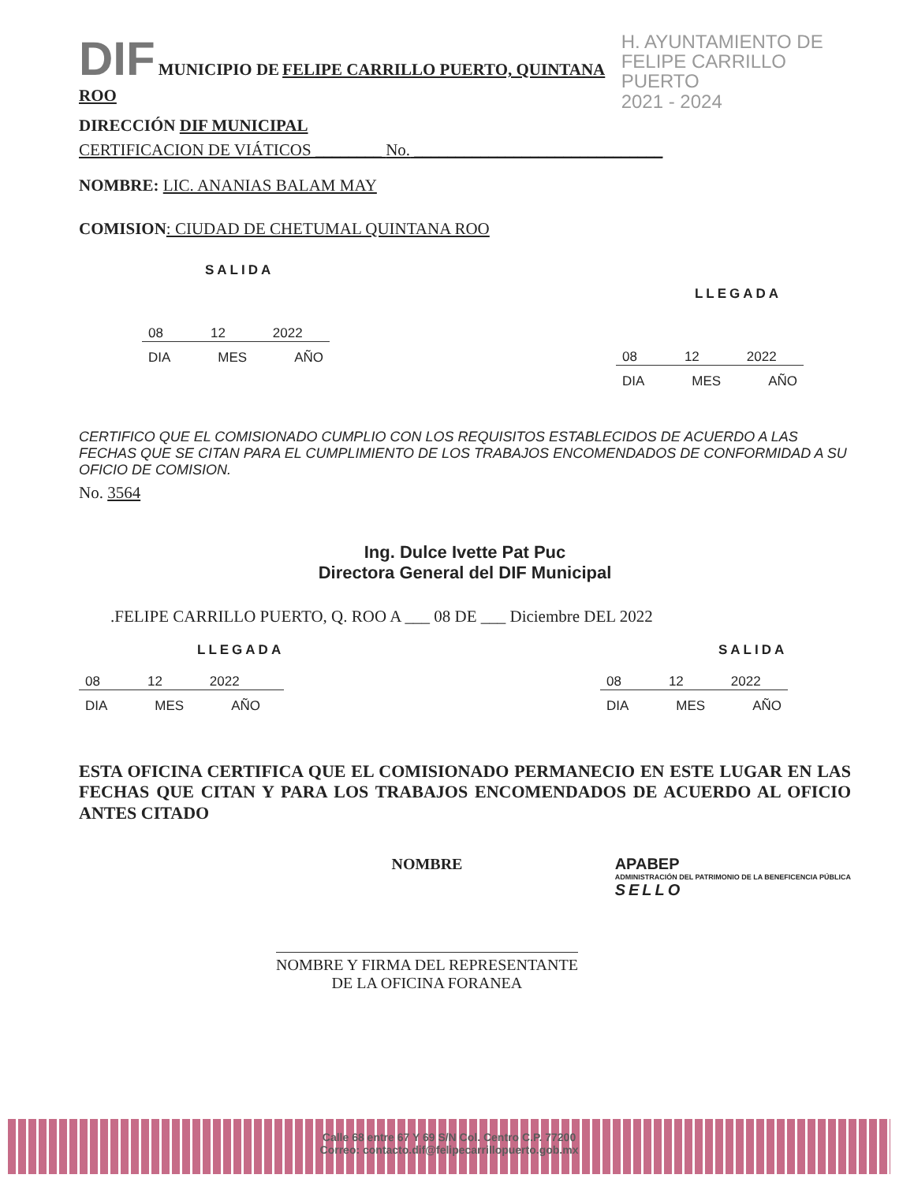DIF MUNICIPIO DE FELIPE CARRILLO PUERTO, QUINTANA ROO
H. AYUNTAMIENTO DE
FELIPE CARRILLO PUERTO
2021 - 2024
DIRECCIÓN DIF MUNICIPAL
CERTIFICACION DE VIÁTICOS ________ No. ______________________________
NOMBRE: LIC. ANANIAS BALAM MAY
COMISION: CIUDAD DE CHETUMAL QUINTANA ROO
SALIDA
08 12 2022
DIA MES AÑO
LLEGADA
08 12 2022
DIA MES AÑO
CERTIFICO QUE EL COMISIONADO CUMPLIO CON LOS REQUISITOS ESTABLECIDOS DE ACUERDO A LAS FECHAS QUE SE CITAN PARA EL CUMPLIMIENTO DE LOS TRABAJOS ENCOMENDADOS DE CONFORMIDAD A SU OFICIO DE COMISION.
No. 3564
Ing. Dulce Ivette Pat Puc
Directora General del DIF Municipal
.FELIPE CARRILLO PUERTO, Q. ROO A ___ 08 DE ___ Diciembre DEL 2022
LLEGADA
08 12 2022
DIA MES AÑO
SALIDA
08 12 2022
DIA MES AÑO
ESTA OFICINA CERTIFICA QUE EL COMISIONADO PERMANECIO EN ESTE LUGAR EN LAS FECHAS QUE CITAN Y PARA LOS TRABAJOS ENCOMENDADOS DE ACUERDO AL OFICIO ANTES CITADO
NOMBRE
NOMBRE Y FIRMA DEL REPRESENTANTE
DE LA OFICINA FORANEA
APABEP
ADMINISTRACIÓN DEL PATRIMONIO DE LA BENEFICENCIA PÚBLICA
SELLO
Calle 68 entre 67 Y 69 S/N Col. Centro C.P. 77200
Correo: contacto.dif@felipecarrillopuerto.gob.mx